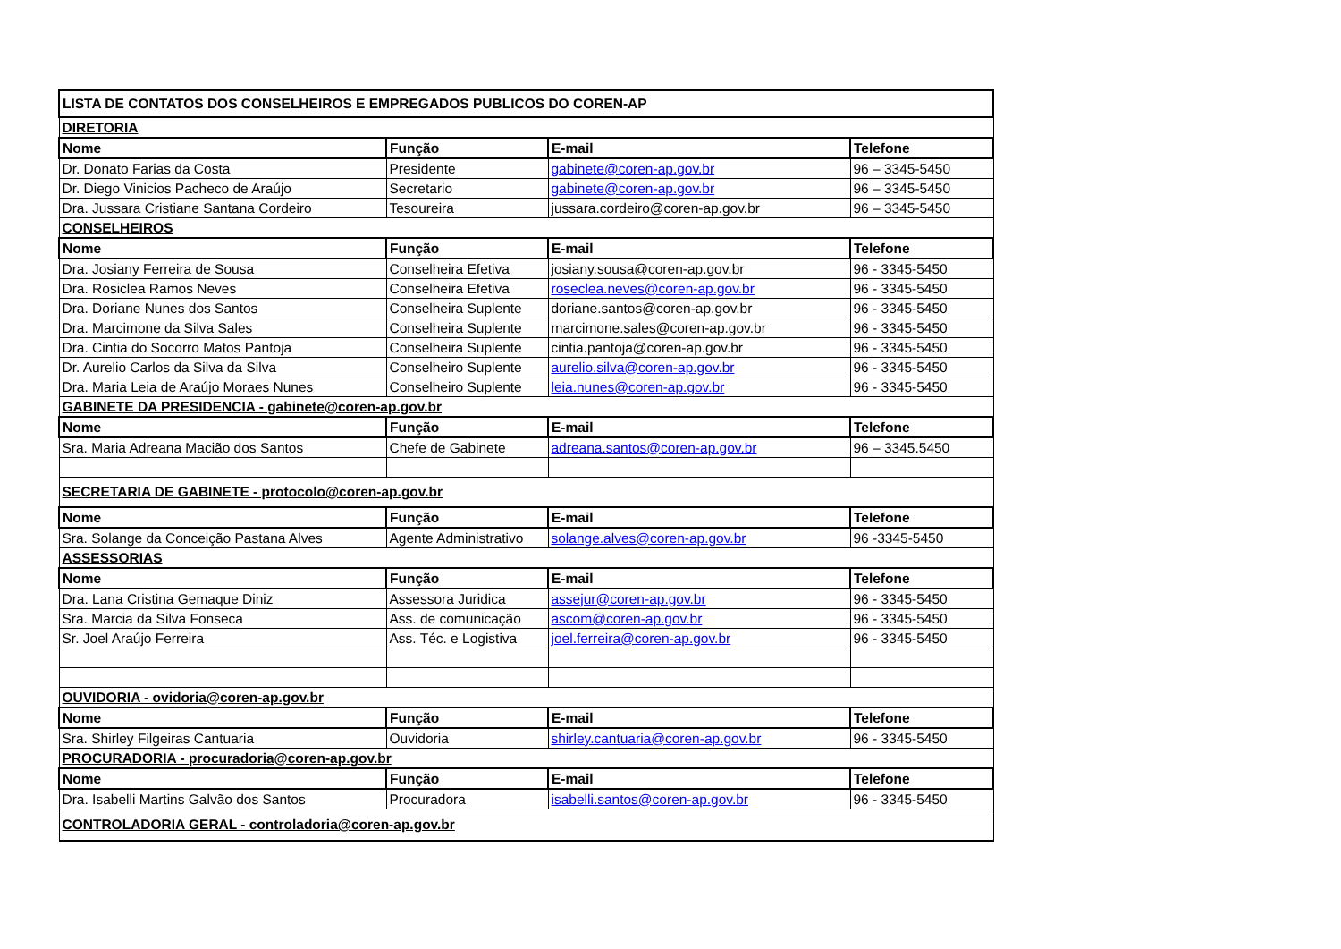| LISTA DE CONTATOS DOS CONSELHEIROS E EMPREGADOS PUBLICOS DO COREN-AP | | | |
| DIRETORIA | | | |
| Nome | Função | E-mail | Telefone |
| Dr. Donato Farias da Costa | Presidente | gabinete@coren-ap.gov.br | 96 – 3345-5450 |
| Dr. Diego Vinicios Pacheco de Araújo | Secretario | gabinete@coren-ap.gov.br | 96 – 3345-5450 |
| Dra. Jussara Cristiane Santana Cordeiro | Tesoureira | jussara.cordeiro@coren-ap.gov.br | 96 – 3345-5450 |
| CONSELHEIROS | | | |
| Nome | Função | E-mail | Telefone |
| Dra. Josiany Ferreira de Sousa | Conselheira Efetiva | josiany.sousa@coren-ap.gov.br | 96 - 3345-5450 |
| Dra. Rosiclea Ramos Neves | Conselheira Efetiva | roseclea.neves@coren-ap.gov.br | 96 - 3345-5450 |
| Dra. Doriane Nunes dos Santos | Conselheira Suplente | doriane.santos@coren-ap.gov.br | 96 - 3345-5450 |
| Dra. Marcimone da Silva Sales | Conselheira Suplente | marcimone.sales@coren-ap.gov.br | 96 - 3345-5450 |
| Dra. Cintia do Socorro Matos Pantoja | Conselheira Suplente | cintia.pantoja@coren-ap.gov.br | 96 - 3345-5450 |
| Dr. Aurelio Carlos da Silva da Silva | Conselheiro Suplente | aurelio.silva@coren-ap.gov.br | 96 - 3345-5450 |
| Dra. Maria Leia de Araújo Moraes Nunes | Conselheiro Suplente | leia.nunes@coren-ap.gov.br | 96 - 3345-5450 |
| GABINETE DA PRESIDENCIA - gabinete@coren-ap.gov.br | | | |
| Nome | Função | E-mail | Telefone |
| Sra. Maria Adreana Macião dos Santos | Chefe de Gabinete | adreana.santos@coren-ap.gov.br | 96 – 3345.5450 |
| SECRETARIA DE GABINETE - protocolo@coren-ap.gov.br | | | |
| Nome | Função | E-mail | Telefone |
| Sra. Solange da Conceição Pastana Alves | Agente Administrativo | solange.alves@coren-ap.gov.br | 96 -3345-5450 |
| ASSESSORIAS | | | |
| Nome | Função | E-mail | Telefone |
| Dra. Lana Cristina Gemaque Diniz | Assessora Juridica | assejur@coren-ap.gov.br | 96 - 3345-5450 |
| Sra. Marcia da Silva Fonseca | Ass. de comunicação | ascom@coren-ap.gov.br | 96 - 3345-5450 |
| Sr. Joel Araújo Ferreira | Ass. Téc. e Logistiva | joel.ferreira@coren-ap.gov.br | 96 - 3345-5450 |
| OUVIDORIA - ovidoria@coren-ap.gov.br | | | |
| Nome | Função | E-mail | Telefone |
| Sra. Shirley Filgeiras Cantuaria | Ouvidoria | shirley.cantuaria@coren-ap.gov.br | 96 - 3345-5450 |
| PROCURADORIA - procuradoria@coren-ap.gov.br | | | |
| Nome | Função | E-mail | Telefone |
| Dra. Isabelli Martins Galvão dos Santos | Procuradora | isabelli.santos@coren-ap.gov.br | 96 - 3345-5450 |
| CONTROLADORIA GERAL - controladoria@coren-ap.gov.br | | | |